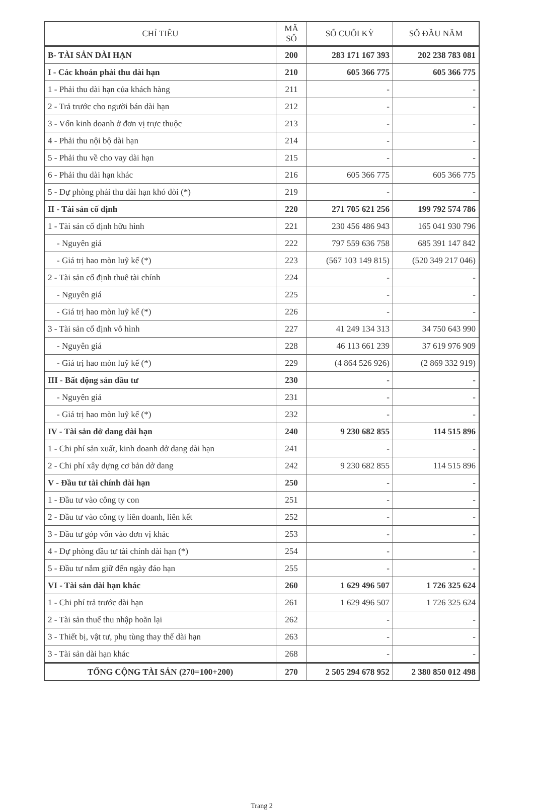| CHỈ TIÊU | MÃ SỐ | SỐ CUỐI KỲ | SỐ ĐẦU NĂM |
| --- | --- | --- | --- |
| B- TÀI SẢN DÀI HẠN | 200 | 283 171 167 393 | 202 238 783 081 |
| I - Các khoản phải thu dài hạn | 210 | 605 366 775 | 605 366 775 |
| 1 - Phải thu dài hạn của khách hàng | 211 | - | - |
| 2 - Trả trước cho người bán dài hạn | 212 | - | - |
| 3 - Vốn kinh doanh ở đơn vị trực thuộc | 213 | - | - |
| 4 - Phải thu nội bộ dài hạn | 214 | - | - |
| 5 - Phải thu về cho vay dài hạn | 215 | - | - |
| 6 - Phải thu dài hạn khác | 216 | 605 366 775 | 605 366 775 |
| 5 - Dự phòng phải thu dài hạn khó đòi (*) | 219 | - | - |
| II - Tài sản cố định | 220 | 271 705 621 256 | 199 792 574 786 |
| 1 - Tài sản cố định hữu hình | 221 | 230 456 486 943 | 165 041 930 796 |
| - Nguyên giá | 222 | 797 559 636 758 | 685 391 147 842 |
| - Giá trị hao mòn luỹ kế (*) | 223 | (567 103 149 815) | (520 349 217 046) |
| 2 - Tài sản cố định thuê tài chính | 224 | - | - |
| - Nguyên giá | 225 | - | - |
| - Giá trị hao mòn luỹ kế (*) | 226 | - | - |
| 3 - Tài sản cố định vô hình | 227 | 41 249 134 313 | 34 750 643 990 |
| - Nguyên giá | 228 | 46 113 661 239 | 37 619 976 909 |
| - Giá trị hao mòn luỹ kế (*) | 229 | (4 864 526 926) | (2 869 332 919) |
| III - Bất động sản đầu tư | 230 | - | - |
| - Nguyên giá | 231 | - | - |
| - Giá trị hao mòn luỹ kế (*) | 232 | - | - |
| IV - Tài sản dở dang dài hạn | 240 | 9 230 682 855 | 114 515 896 |
| 1 - Chi phí sản xuất, kinh doanh dở dang dài hạn | 241 | - | - |
| 2 - Chi phí xây dựng cơ bản dở dang | 242 | 9 230 682 855 | 114 515 896 |
| V - Đầu tư tài chính dài hạn | 250 | - | - |
| 1 - Đầu tư vào công ty con | 251 | - | - |
| 2 - Đầu tư vào công ty liên doanh, liên kết | 252 | - | - |
| 3 - Đầu tư góp vốn vào đơn vị khác | 253 | - | - |
| 4 - Dự phòng đầu tư tài chính dài hạn (*) | 254 | - | - |
| 5 - Đầu tư nắm giữ đến ngày đáo hạn | 255 | - | - |
| VI - Tài sản dài hạn khác | 260 | 1 629 496 507 | 1 726 325 624 |
| 1 - Chi phí trả trước dài hạn | 261 | 1 629 496 507 | 1 726 325 624 |
| 2 - Tài sản thuế thu nhập hoãn lại | 262 | - | - |
| 3 - Thiết bị, vật tư, phụ tùng thay thế dài hạn | 263 | - | - |
| 3 - Tài sản dài hạn khác | 268 | - | - |
| TỔNG CỘNG TÀI SẢN (270=100+200) | 270 | 2 505 294 678 952 | 2 380 850 012 498 |
Trang 2